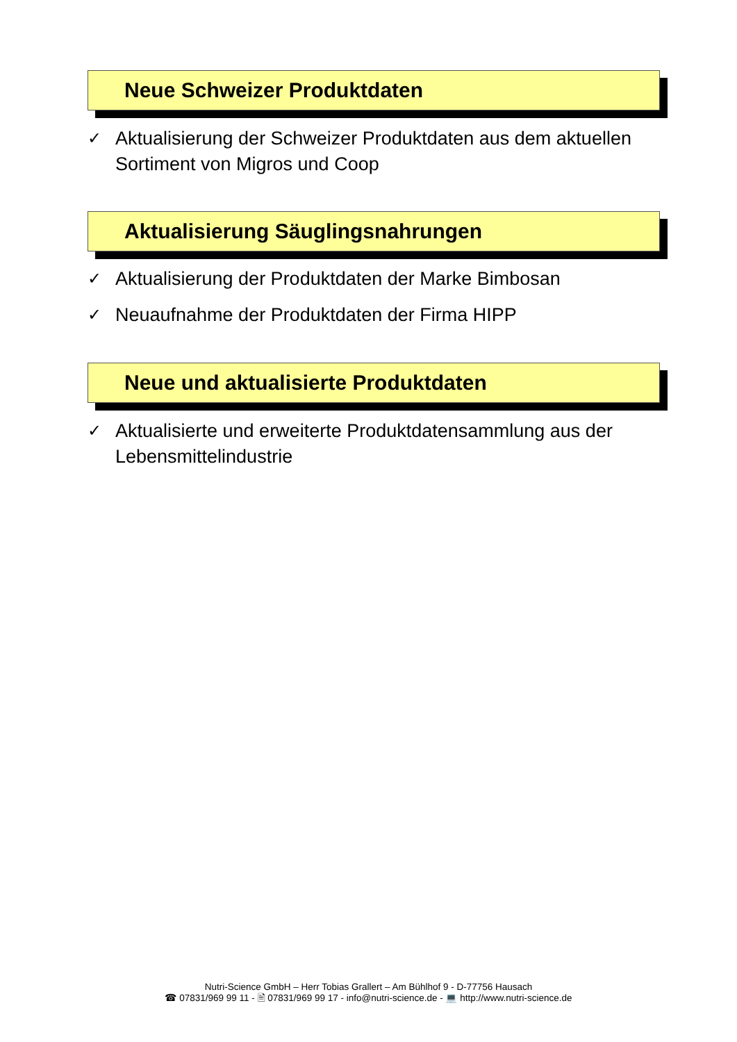Neue Schweizer Produktdaten
✓ Aktualisierung der Schweizer Produktdaten aus dem aktuellen Sortiment von Migros und Coop
Aktualisierung Säuglingsnahrungen
✓ Aktualisierung der Produktdaten der Marke Bimbosan
✓ Neuaufnahme der Produktdaten der Firma HIPP
Neue und aktualisierte Produktdaten
✓ Aktualisierte und erweiterte Produktdatensammlung aus der Lebensmittelindustrie
Nutri-Science GmbH – Herr Tobias Grallert – Am Bühlhof 9 - D-77756 Hausach
☎ 07831/969 99 11 - 🖹 07831/969 99 17 - info@nutri-science.de - 💻 http://www.nutri-science.de